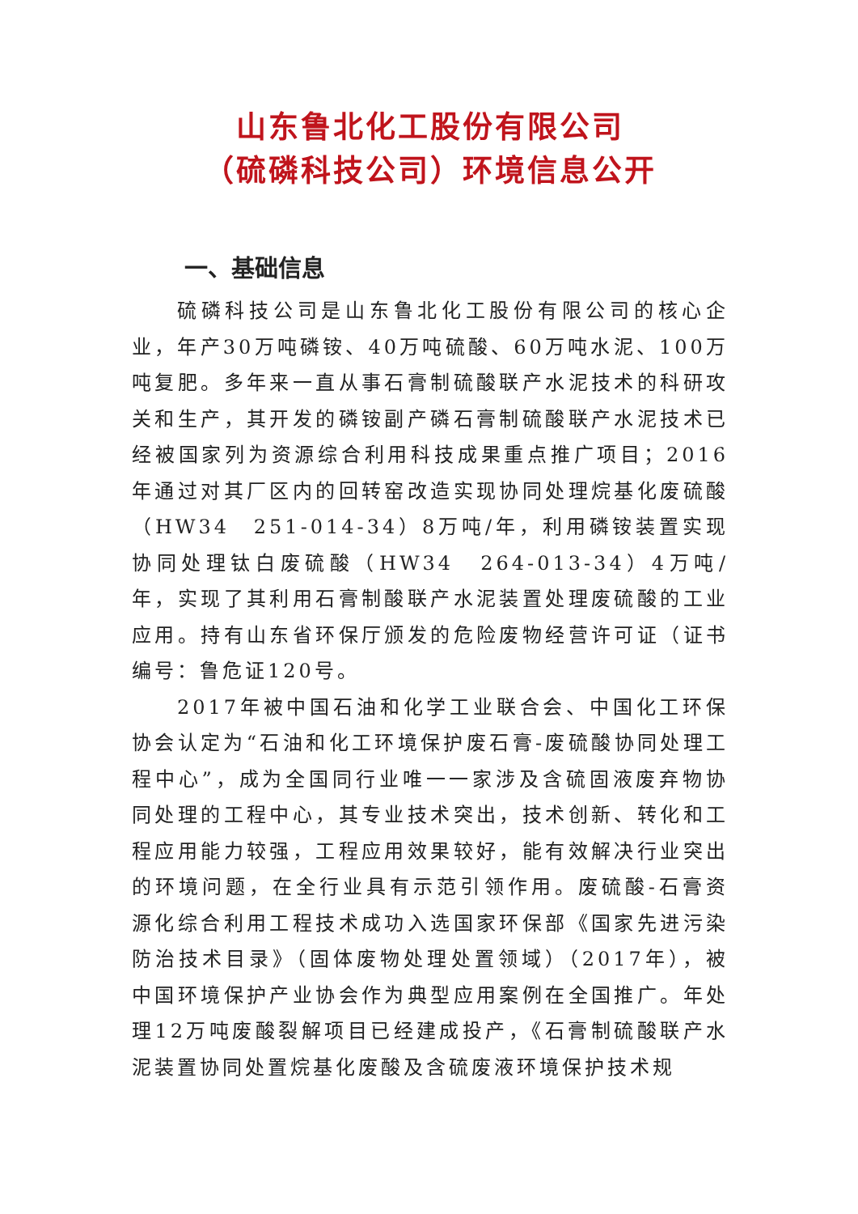山东鲁北化工股份有限公司
（硫磷科技公司）环境信息公开
一、基础信息
硫磷科技公司是山东鲁北化工股份有限公司的核心企业，年产30万吨磷铵、40万吨硫酸、60万吨水泥、100万吨复肥。多年来一直从事石膏制硫酸联产水泥技术的科研攻关和生产，其开发的磷铵副产磷石膏制硫酸联产水泥技术已经被国家列为资源综合利用科技成果重点推广项目；2016年通过对其厂区内的回转窑改造实现协同处理烷基化废硫酸（HW34　251-014-34）8万吨/年，利用磷铵装置实现协同处理钛白废硫酸（HW34　264-013-34）4万吨/年，实现了其利用石膏制酸联产水泥装置处理废硫酸的工业应用。持有山东省环保厅颁发的危险废物经营许可证（证书编号：鲁危证120号。
2017年被中国石油和化学工业联合会、中国化工环保协会认定为“石油和化工环境保护废石膏-废硫酸协同处理工程中心”，成为全国同行业唯一一家涉及含硫固液废弃物协同处理的工程中心，其专业技术突出，技术创新、转化和工程应用能力较强，工程应用效果较好，能有效解决行业突出的环境问题，在全行业具有示范引领作用。废硫酸-石膏资源化综合利用工程技术成功入选国家环保部《国家先进污染防治技术目录》（固体废物处理处置领域）（2017年），被中国环境保护产业协会作为典型应用案例在全国推广。年处理12万吨废酸裂解项目已经建成投产，《石膏制硫酸联产水泥装置协同处置烷基化废酸及含硫废液环境保护技术规